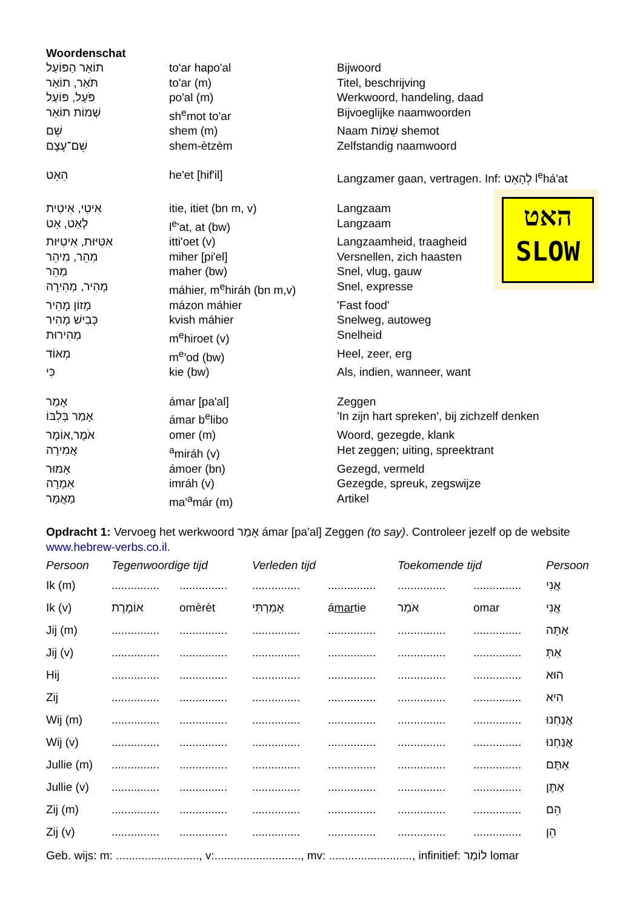Woordenschat
| תוֹאַר הַפּוֹעַל | to'ar hapo'al | Bijwoord |
| תֹּאַר, תוֹאַר | to'ar (m) | Titel, beschrijving |
| פֹּעַל, פּוֹעַל | po'al (m) | Werkwoord, handeling, daad |
| שְׁמוֹת תוֹאַר | sh<sup>e</sup>mot to'ar | Bijvoeglijke naamwoorden |
| שֵׁם | shem (m) | Naam שֵׁמוֹת shemot |
| שֵׁם־עֶצֶם | shem-ètzèm | Zelfstandig naamwoord |
| הֵאֵט | he'et [hif'il] | Langzamer gaan, vertragen. Inf: לְהָאֵט l<sup>e</sup>há'at |
| אִיטִי, אִיטִית | itie, itiet (bn m, v) | Langzaam |
| לְאַט, אַט | l<sup>e</sup>'at, at (bw) | Langzaam |
| אִטִּיּוּת, אִיטִיּוּת | itti'oet (v) | Langzaamheid, traagheid |
| מִהֵר, מִיהֵר | miher [pi'el] | Versnellen, zich haasten |
| מַהֵר | maher (bw) | Snel, vlug, gauw |
| מָהִיר, מְהִירָה | máhier, m<sup>e</sup>hiráh (bn m,v) | Snel, expresse |
| מָזוֹן מָהִיר | mázon máhier | 'Fast food' |
| כְּבִישׁ מָהִיר | kvish máhier | Snelweg, autoweg |
| מְהִירוּת | m<sup>e</sup>hiroet (v) | Snelheid |
| מְאוֹד | m<sup>e</sup>'od (bw) | Heel, zeer, erg |
| כִּי | kie (bw) | Als, indien, wanneer, want |
| אָמַר | ámar [pa'al] | Zeggen |
| אָמַר בְּלִבּוֹ | ámar b<sup>e</sup>libo | 'In zijn hart spreken', bij zichzelf denken |
| אֹמֶר,אוֹמֶר | omer (m) | Woord, gezegde, klank |
| אֲמִירָה | <sup>a</sup> miráh (v) | Het zeggen; uiting, spreektrant |
| אָמוּר | ámoer (bn) | Gezegd, vermeld |
| אִמְרָה | imráh (v) | Gezegde, spreuk, zegswijze |
| מַאֲמָר | ma'<sup>a</sup>már (m) | Artikel |
האט
SLOW
Opdracht 1: Vervoeg het werkwoord אָמַר ámar [pa'al] Zeggen (to say). Controleer jezelf op de website www.hebrew-verbs.co.il.
| Persoon | Tegenwoordige tijd | | Verleden tijd | | Toekomende tijd | | Persoon |
| --- | --- | --- | --- | --- | --- | --- | --- |
| Ik (m) | ............... | ............... | ............... | ............... | ............... | ............... | אֲנִי |
| Ik (v) | אוֹמֶרֶת | omèrèt | אָמַרְתִּי | á mar tie | אֹמַר | omar | אֲנִי |
| Jij (m) | ............... | ............... | ............... | ............... | ............... | ............... | אַתָּה |
| Jij (v) | ............... | ............... | ............... | ............... | ............... | ............... | אַתְּ |
| Hij | ............... | ............... | ............... | ............... | ............... | ............... | הוּא |
| Zij | ............... | ............... | ............... | ............... | ............... | ............... | הִיא |
| Wij (m) | ............... | ............... | ............... | ............... | ............... | ............... | אֲנַחְנוּ |
| Wij (v) | ............... | ............... | ............... | ............... | ............... | ............... | אֲנַחְנוּ |
| Jullie (m) | ............... | ............... | ............... | ............... | ............... | ............... | אַתֶּם |
| Jullie (v) | ............... | ............... | ............... | ............... | ............... | ............... | אַתֶּן |
| Zij (m) | ............... | ............... | ............... | ............... | ............... | ............... | הֵם |
| Zij (v) | ............... | ............... | ............... | ............... | ............... | ............... | הֵן |
Geb. wijs: m: .........................., v:..........................., mv: .........................., infinitief: לוֹמַר lomar